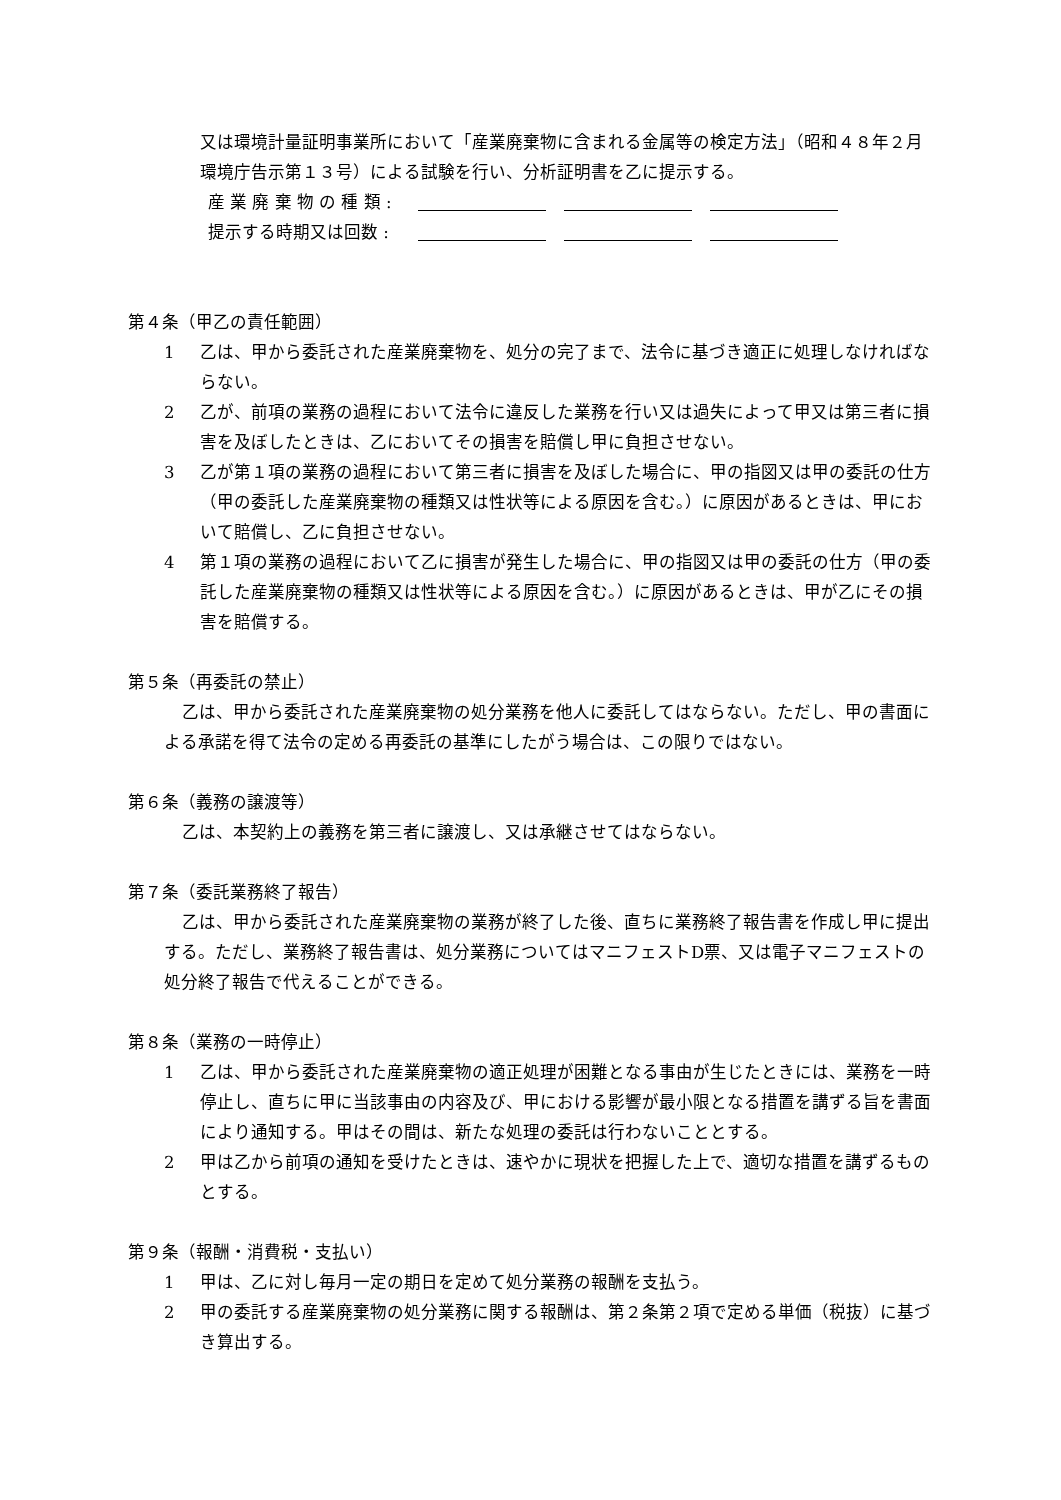又は環境計量証明事業所において「産業廃棄物に含まれる金属等の検定方法」（昭和４８年２月環境庁告示第１３号）による試験を行い、分析証明書を乙に提示する。
産 業 廃 棄 物 の 種 類 :
提示する時期又は回数 :
第４条（甲乙の責任範囲）
1 乙は、甲から委託された産業廃棄物を、処分の完了まで、法令に基づき適正に処理しなければならない。
2 乙が、前項の業務の過程において法令に違反した業務を行い又は過失によって甲又は第三者に損害を及ぼしたときは、乙においてその損害を賠償し甲に負担させない。
3 乙が第１項の業務の過程において第三者に損害を及ぼした場合に、甲の指図又は甲の委託の仕方（甲の委託した産業廃棄物の種類又は性状等による原因を含む。）に原因があるときは、甲において賠償し、乙に負担させない。
4 第１項の業務の過程において乙に損害が発生した場合に、甲の指図又は甲の委託の仕方（甲の委託した産業廃棄物の種類又は性状等による原因を含む。）に原因があるときは、甲が乙にその損害を賠償する。
第５条（再委託の禁止）
乙は、甲から委託された産業廃棄物の処分業務を他人に委託してはならない。ただし、甲の書面による承諾を得て法令の定める再委託の基準にしたがう場合は、この限りではない。
第６条（義務の譲渡等）
乙は、本契約上の義務を第三者に譲渡し、又は承継させてはならない。
第７条（委託業務終了報告）
乙は、甲から委託された産業廃棄物の業務が終了した後、直ちに業務終了報告書を作成し甲に提出する。ただし、業務終了報告書は、処分業務についてはマニフェストD票、又は電子マニフェストの処分終了報告で代えることができる。
第８条（業務の一時停止）
1 乙は、甲から委託された産業廃棄物の適正処理が困難となる事由が生じたときには、業務を一時停止し、直ちに甲に当該事由の内容及び、甲における影響が最小限となる措置を講ずる旨を書面により通知する。甲はその間は、新たな処理の委託は行わないこととする。
2 甲は乙から前項の通知を受けたときは、速やかに現状を把握した上で、適切な措置を講ずるものとする。
第９条（報酬・消費税・支払い）
1 甲は、乙に対し毎月一定の期日を定めて処分業務の報酬を支払う。
2 甲の委託する産業廃棄物の処分業務に関する報酬は、第２条第２項で定める単価（税抜）に基づき算出する。